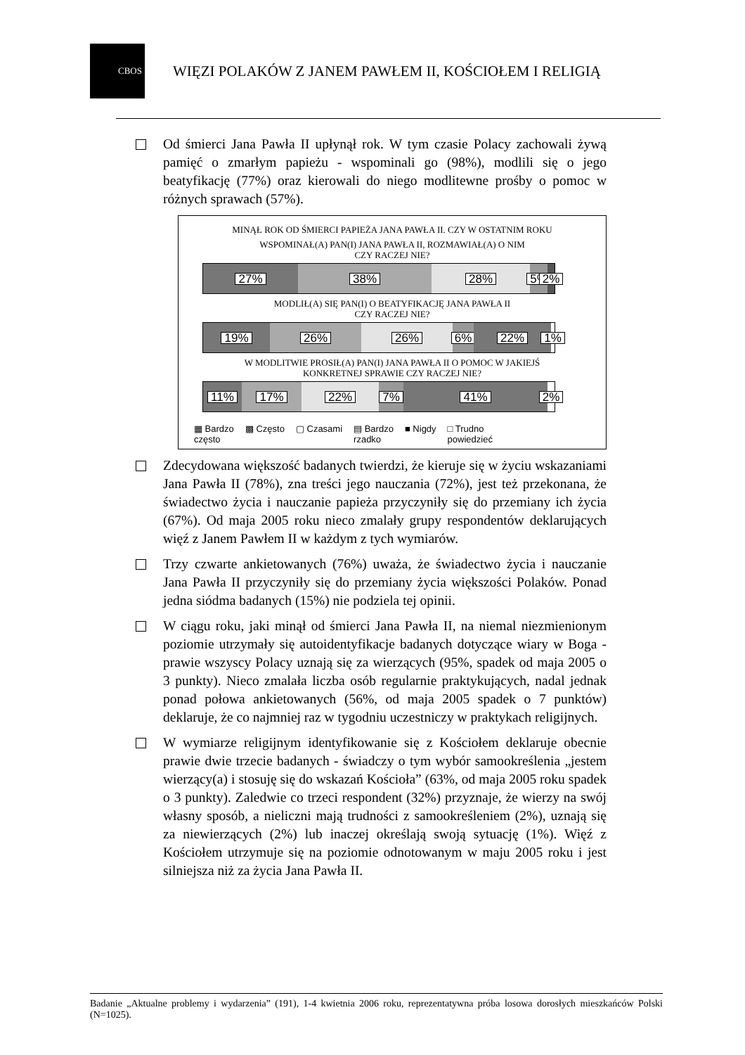CBOS
WIĘZI POLAKÓW Z JANEM PAWŁEM II, KOŚCIOŁEM I RELIGIĄ
Od śmierci Jana Pawła II upłynął rok. W tym czasie Polacy zachowali żywą pamięć o zmarłym papieżu - wspominali go (98%), modlili się o jego beatyfikację (77%) oraz kierowali do niego modlitewne prośby o pomoc w różnych sprawach (57%).
MINĄŁ ROK OD ŚMIERCI PAPIEŻA JANA PAWŁA II. CZY W OSTATNIM ROKU
WSPOMINAŁ(A) PAN(I) JANA PAWŁA II, ROZMAWIAŁ(A) O NIM
CZY RACZEJ NIE?
27% 38% 28% 5% 2%
MODLIŁ(A) SIĘ PAN(I) O BEATYFIKACJĘ JANA PAWŁA II
CZY RACZEJ NIE?
19% 26% 26% 6% 22% 1%
W MODLITWIE PROSIŁ(A) PAN(I) JANA PAWŁA II O POMOC W JAKIEJŚ
KONKRETNEJ SPRAWIE CZY RACZEJ NIE?
11% 17% 22% 7% 41% 2%
▦ Bardzo
często
▩ Często ▢ Czasami ▤ Bardzo
rzadko
■ Nigdy □ Trudno
powiedzieć
Zdecydowana większość badanych twierdzi, że kieruje się w życiu wskazaniami Jana Pawła II (78%), zna treści jego nauczania (72%), jest też przekonana, że świadectwo życia i nauczanie papieża przyczyniły się do przemiany ich życia (67%). Od maja 2005 roku nieco zmalały grupy respondentów deklarujących więź z Janem Pawłem II w każdym z tych wymiarów.
Trzy czwarte ankietowanych (76%) uważa, że świadectwo życia i nauczanie Jana Pawła II przyczyniły się do przemiany życia większości Polaków. Ponad jedna siódma badanych (15%) nie podziela tej opinii.
W ciągu roku, jaki minął od śmierci Jana Pawła II, na niemal niezmienionym poziomie utrzymały się autoidentyfikacje badanych dotyczące wiary w Boga - prawie wszyscy Polacy uznają się za wierzących (95%, spadek od maja 2005 o 3 punkty). Nieco zmalała liczba osób regularnie praktykujących, nadal jednak ponad połowa ankietowanych (56%, od maja 2005 spadek o 7 punktów) deklaruje, że co najmniej raz w tygodniu uczestniczy w praktykach religijnych.
W wymiarze religijnym identyfikowanie się z Kościołem deklaruje obecnie prawie dwie trzecie badanych - świadczy o tym wybór samookreślenia „jestem wierzący(a) i stosuję się do wskazań Kościoła” (63%, od maja 2005 roku spadek o 3 punkty). Zaledwie co trzeci respondent (32%) przyznaje, że wierzy na swój własny sposób, a nieliczni mają trudności z samookreśleniem (2%), uznają się za niewierzących (2%) lub inaczej określają swoją sytuację (1%). Więź z Kościołem utrzymuje się na poziomie odnotowanym w maju 2005 roku i jest silniejsza niż za życia Jana Pawła II.
Badanie „Aktualne problemy i wydarzenia” (191), 1-4 kwietnia 2006 roku, reprezentatywna próba losowa dorosłych mieszkańców Polski (N=1025).